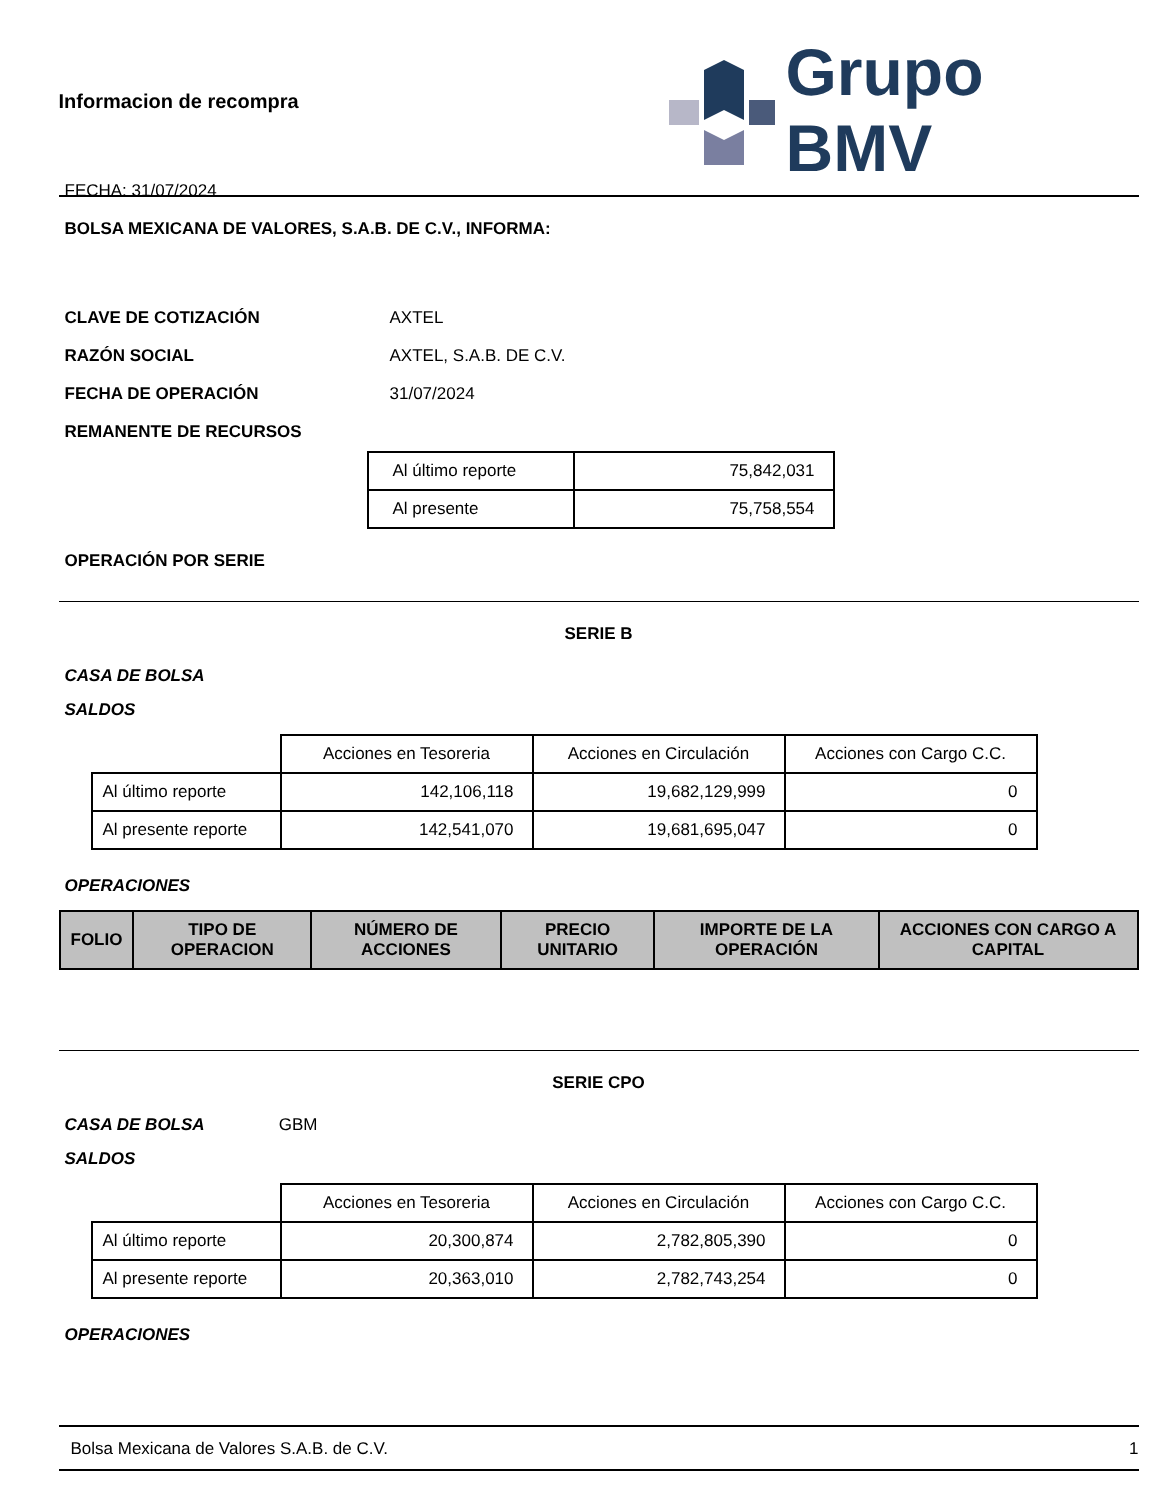Informacion de recompra
FECHA: 31/07/2024
Grupo BMV
BOLSA MEXICANA DE VALORES, S.A.B. DE C.V., INFORMA:
CLAVE DE COTIZACIÓN AXTEL
RAZÓN SOCIAL AXTEL, S.A.B. DE C.V.
FECHA DE OPERACIÓN 31/07/2024
REMANENTE DE RECURSOS
| Al último reporte | 75,842,031 |
| Al presente | 75,758,554 |
OPERACIÓN POR SERIE
SERIE B
CASA DE BOLSA
SALDOS
| | Acciones en Tesoreria | Acciones en Circulación | Acciones con Cargo C.C. |
| Al último reporte | 142,106,118 | 19,682,129,999 | 0 |
| Al presente reporte | 142,541,070 | 19,681,695,047 | 0 |
OPERACIONES
| FOLIO | TIPO DE OPERACION | NÚMERO DE ACCIONES | PRECIO UNITARIO | IMPORTE DE LA OPERACIÓN | ACCIONES CON CARGO A CAPITAL |
| --- | --- | --- | --- | --- | --- |
SERIE CPO
CASA DE BOLSA GBM
SALDOS
| | Acciones en Tesoreria | Acciones en Circulación | Acciones con Cargo C.C. |
| Al último reporte | 20,300,874 | 2,782,805,390 | 0 |
| Al presente reporte | 20,363,010 | 2,782,743,254 | 0 |
OPERACIONES
Bolsa Mexicana de Valores S.A.B. de C.V. 1